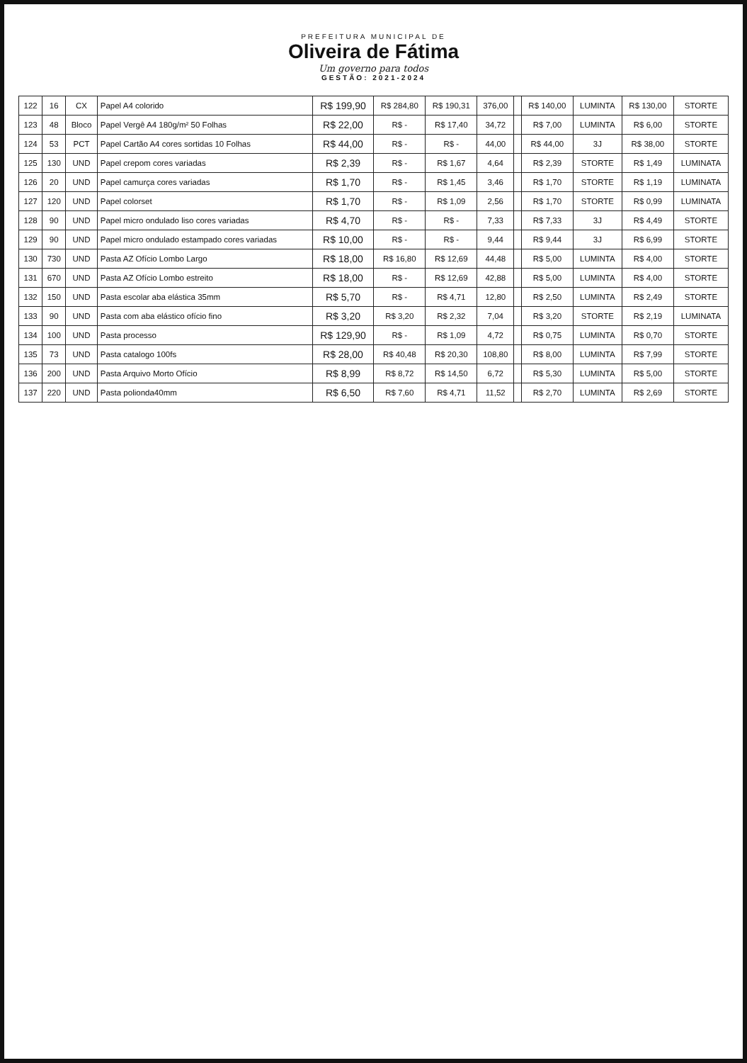PREFEITURA MUNICIPAL DE
Oliveira de Fátima
Um governo para todos
GESTÃO: 2021-2024
| 122 | 16 | CX | Papel A4 colorido | R$ 199,90 | R$ 284,80 | R$ 190,31 | 376,00 | | R$ 140,00 | LUMINTA | R$ 130,00 | STORTE |
| 123 | 48 | Bloco | Papel Vergê A4 180g/m² 50 Folhas | R$ 22,00 | R$ - | R$ 17,40 | 34,72 | | R$ 7,00 | LUMINTA | R$ 6,00 | STORTE |
| 124 | 53 | PCT | Papel Cartão A4 cores sortidas 10 Folhas | R$ 44,00 | R$ - | R$ - | 44,00 | | R$ 44,00 | 3J | R$ 38,00 | STORTE |
| 125 | 130 | UND | Papel crepom cores variadas | R$ 2,39 | R$ - | R$ 1,67 | 4,64 | | R$ 2,39 | STORTE | R$ 1,49 | LUMINATA |
| 126 | 20 | UND | Papel camurça cores variadas | R$ 1,70 | R$ - | R$ 1,45 | 3,46 | | R$ 1,70 | STORTE | R$ 1,19 | LUMINATA |
| 127 | 120 | UND | Papel colorset | R$ 1,70 | R$ - | R$ 1,09 | 2,56 | | R$ 1,70 | STORTE | R$ 0,99 | LUMINATA |
| 128 | 90 | UND | Papel micro ondulado liso cores variadas | R$ 4,70 | R$ - | R$ - | 7,33 | | R$ 7,33 | 3J | R$ 4,49 | STORTE |
| 129 | 90 | UND | Papel micro ondulado estampado cores variadas | R$ 10,00 | R$ - | R$ - | 9,44 | | R$ 9,44 | 3J | R$ 6,99 | STORTE |
| 130 | 730 | UND | Pasta AZ Ofício Lombo Largo | R$ 18,00 | R$ 16,80 | R$ 12,69 | 44,48 | | R$ 5,00 | LUMINTA | R$ 4,00 | STORTE |
| 131 | 670 | UND | Pasta AZ Ofício Lombo estreito | R$ 18,00 | R$ - | R$ 12,69 | 42,88 | | R$ 5,00 | LUMINTA | R$ 4,00 | STORTE |
| 132 | 150 | UND | Pasta escolar aba elástica 35mm | R$ 5,70 | R$ - | R$ 4,71 | 12,80 | | R$ 2,50 | LUMINTA | R$ 2,49 | STORTE |
| 133 | 90 | UND | Pasta com aba elástico ofício fino | R$ 3,20 | R$ 3,20 | R$ 2,32 | 7,04 | | R$ 3,20 | STORTE | R$ 2,19 | LUMINATA |
| 134 | 100 | UND | Pasta processo | R$ 129,90 | R$ - | R$ 1,09 | 4,72 | | R$ 0,75 | LUMINTA | R$ 0,70 | STORTE |
| 135 | 73 | UND | Pasta catalogo 100fs | R$ 28,00 | R$ 40,48 | R$ 20,30 | 108,80 | | R$ 8,00 | LUMINTA | R$ 7,99 | STORTE |
| 136 | 200 | UND | Pasta Arquivo Morto Ofício | R$ 8,99 | R$ 8,72 | R$ 14,50 | 6,72 | | R$ 5,30 | LUMINTA | R$ 5,00 | STORTE |
| 137 | 220 | UND | Pasta polionda40mm | R$ 6,50 | R$ 7,60 | R$ 4,71 | 11,52 | | R$ 2,70 | LUMINTA | R$ 2,69 | STORTE |